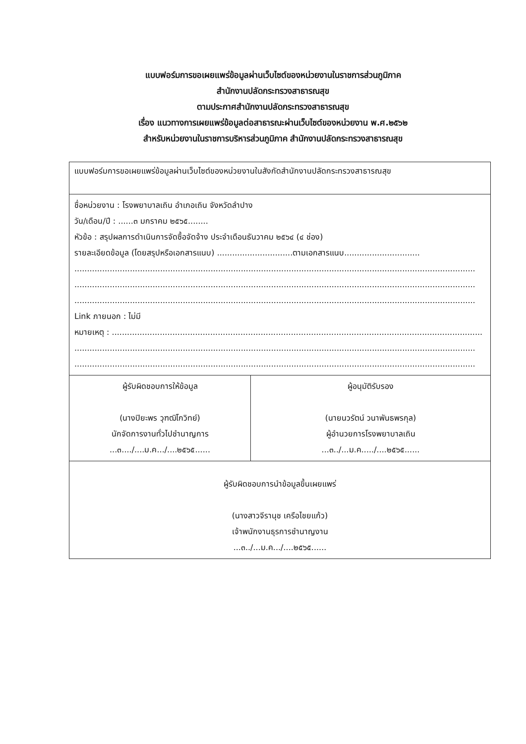แบบฟอร์มการขอเผยแพร่ข้อมูลผ่านเว็บไซต์ของหน่วยงานในราชการส่วนภูมิภาค
สำนักงานปลัดกระทรวงสาธารณสุข
ตามประกาศสำนักงานปลัดกระทรวงสาธารณสุข
เรื่อง แนวทางการเผยแพร่ข้อมูลต่อสาธารณะผ่านเว็บไซต์ของหน่วยงาน พ.ศ.๒๕๖๒
สำหรับหน่วยงานในราชการบริหารส่วนภูมิภาค สำนักงานปลัดกระทรวงสาธารณสุข
| แบบฟอร์มการขอเผยแพร่ข้อมูลผ่านเว็บไซต์ของหน่วยงานในสังกัดสำนักงานปลัดกระทรวงสาธารณสุข | |
| ชื่อหน่วยงาน : โรงพยาบาลเถิน อำเภอเถิน จังหวัดลำปาง วัน/เดือน/ปี : ......๓ มกราคม ๒๕๖๕........ หัวข้อ : สรุปผลการดำเนินการจัดซื้อจัดจ้าง ประจำเดือนธันวาคม ๒๕๖๔ (๔ ช่อง) รายละเอียดข้อมูล (โดยสรุปหรือเอกสารแนบ) ..............................ตามเอกสารแนบ.............................. ............................................................................................................................................................... ............................................................................................................................................................... ............................................................................................................................................................... Link ภายนอก : ไม่มี หมายเหตุ : ................................................................................................................................................... ............................................................................................................................................................... ............................................................................................................................................................... | |
| ผู้รับผิดชอบการให้ข้อมูล (นางปิยะพร วุฑฒิโกวิทย์) นักจัดการงานทั่วไปชำนาญการ ...๓..../....ม.ค.../....๒๕๖๕...... | ผู้อนุมัติรับรอง (นายนวรัตน์ วนาพันธพรกุล) ผู้อำนวยการโรงพยาบาลเถิน ...๓../...ม.ค...../....๒๕๖๕...... |
| ผู้รับผิดชอบการนำข้อมูลขึ้นเผยแพร่ (นางสาวจีรานุช เครือไชยแก้ว) เจ้าพนักงานธุรการชำนาญงาน ...๓../...ม.ค.../....๒๕๖๕...... | |